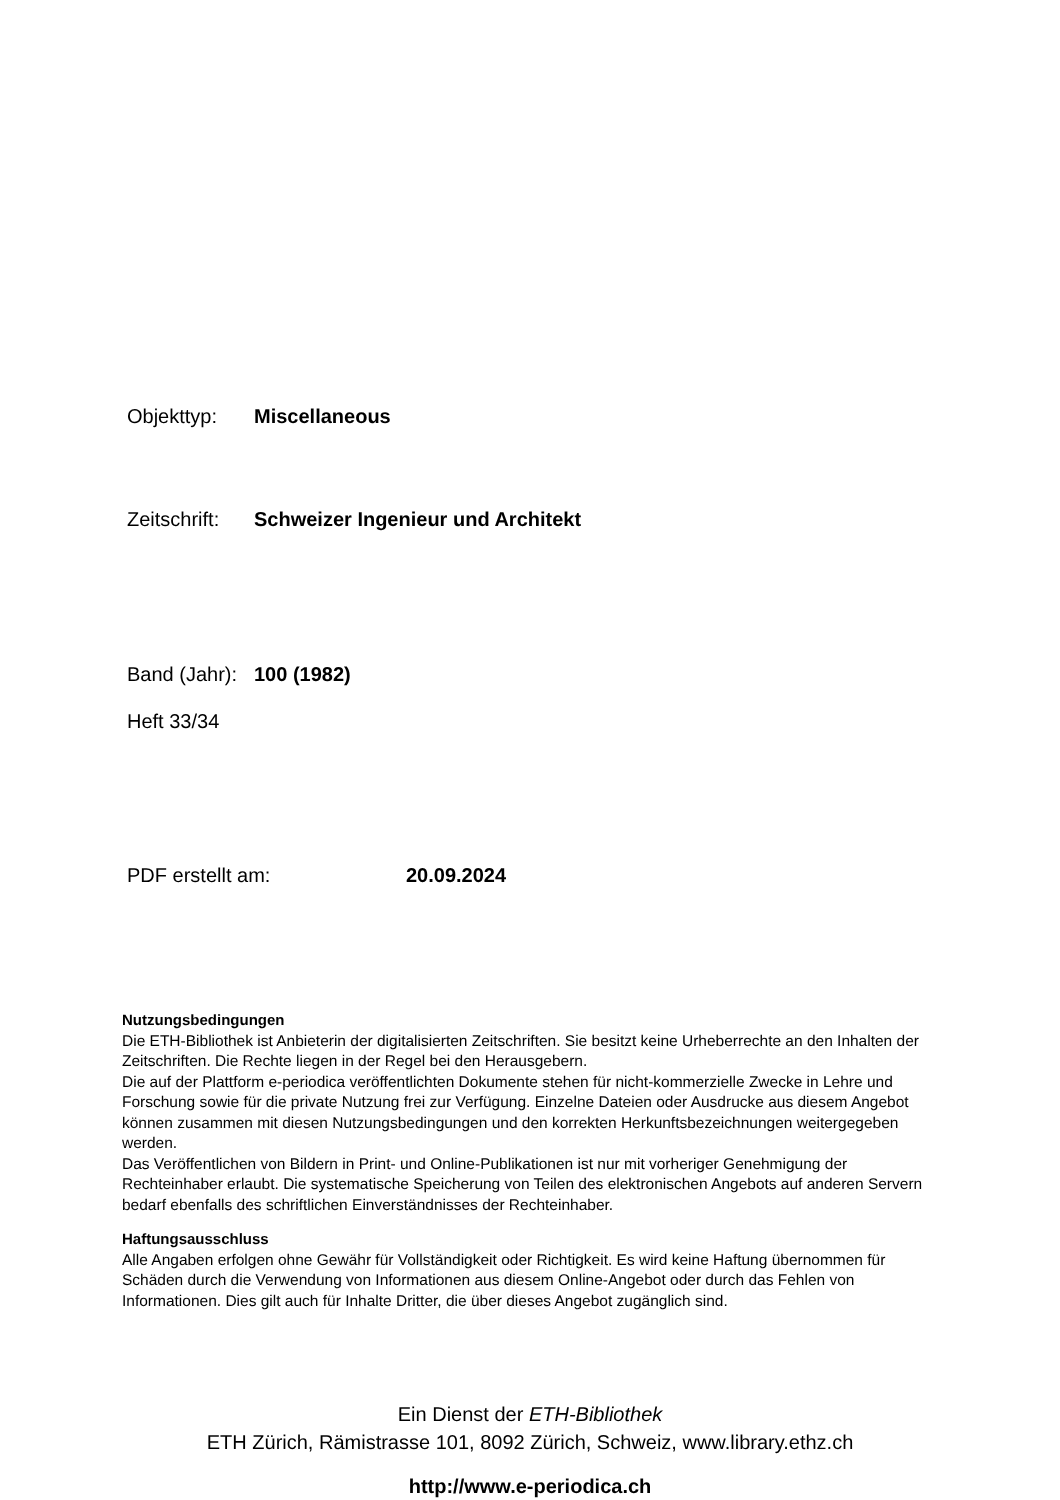Objekttyp: Miscellaneous
Zeitschrift: Schweizer Ingenieur und Architekt
Band (Jahr): 100 (1982)
Heft 33/34
PDF erstellt am: 20.09.2024
Nutzungsbedingungen
Die ETH-Bibliothek ist Anbieterin der digitalisierten Zeitschriften. Sie besitzt keine Urheberrechte an den Inhalten der Zeitschriften. Die Rechte liegen in der Regel bei den Herausgebern.
Die auf der Plattform e-periodica veröffentlichten Dokumente stehen für nicht-kommerzielle Zwecke in Lehre und Forschung sowie für die private Nutzung frei zur Verfügung. Einzelne Dateien oder Ausdrucke aus diesem Angebot können zusammen mit diesen Nutzungsbedingungen und den korrekten Herkunftsbezeichnungen weitergegeben werden.
Das Veröffentlichen von Bildern in Print- und Online-Publikationen ist nur mit vorheriger Genehmigung der Rechteinhaber erlaubt. Die systematische Speicherung von Teilen des elektronischen Angebots auf anderen Servern bedarf ebenfalls des schriftlichen Einverständnisses der Rechteinhaber.
Haftungsausschluss
Alle Angaben erfolgen ohne Gewähr für Vollständigkeit oder Richtigkeit. Es wird keine Haftung übernommen für Schäden durch die Verwendung von Informationen aus diesem Online-Angebot oder durch das Fehlen von Informationen. Dies gilt auch für Inhalte Dritter, die über dieses Angebot zugänglich sind.
Ein Dienst der ETH-Bibliothek
ETH Zürich, Rämistrasse 101, 8092 Zürich, Schweiz, www.library.ethz.ch
http://www.e-periodica.ch